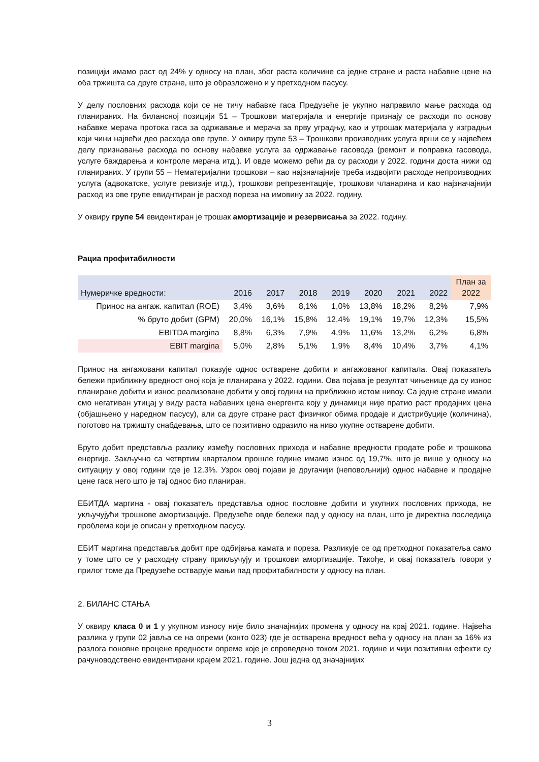позицији имамо раст од 24% у односу на план, због раста количине са једне стране и раста набавне цене на оба тржишта са друге стране, што је образложено и у претходном пасусу.
У делу пословних расхода који се не тичу набавке гаса Предузеће је укупно направило мање расхода од планираних. На билансној позицији 51 – Трошкови материјала и енергије признају се расходи по основу набавке мерача протока гаса за одржавање и мерача за прву уградњу, као и утрошак материјала у изградњи који чини највећи део расхода ове групе. У оквиру групе 53 – Трошкови производних услуга врши се у највећем делу признавање расхода по основу набавке услуга за одржавање гасовода (ремонт и поправка гасовода, услуге баждарења и контроле мерача итд.). И овде можемо рећи да су расходи у 2022. години доста нижи од планираних. У групи 55 – Нематеријални трошкови – као најзначајније треба издвојити расходе непроизводних услуга (адвокатске, услуге ревизије итд.), трошкови репрезентације, трошкови чланарина и као најзначајнији расход из ове групе евиднтиран је расход пореза на имовину за 2022. годину.
У оквиру групе 54 евидентиран је трошак амортизације и резервисања за 2022. годину.
Рациа профитабилности
| Нумеричке вредности: | 2016 | 2017 | 2018 | 2019 | 2020 | 2021 | 2022 | План за 2022 |
| --- | --- | --- | --- | --- | --- | --- | --- | --- |
| Принос на ангаж. капитал (ROE) | 3,4% | 3,6% | 8,1% | 1,0% | 13,8% | 18,2% | 8,2% | 7,9% |
| % бруто добит (GPM) | 20,0% | 16,1% | 15,8% | 12,4% | 19,1% | 19,7% | 12,3% | 15,5% |
| EBITDA margina | 8,8% | 6,3% | 7,9% | 4,9% | 11,6% | 13,2% | 6,2% | 6,8% |
| EBIT margina | 5,0% | 2,8% | 5,1% | 1,9% | 8,4% | 10,4% | 3,7% | 4,1% |
Принос на ангажовани капитал показује однос остварене добити и ангажованог капитала. Овај показатељ бележи приближну вредност оној која је планирана у 2022. години. Ова појава је резултат чињенице да су износ планиране добити и износ реализоване добити у овој години на приближно истом нивоу. Са једне стране имали смо негативан утицај у виду раста набавних цена енергента коју у динамици није пратио раст продајних цена (објашњено у наредном пасусу), али са друге стране раст физичког обима продаје и дистрибуције (количина), поготово на тржишту снабдевања, што се позитивно одразило на ниво укупне остварене добити.
Бруто добит представља разлику између пословних прихода и набавне вредности продате робе и трошкова енергије. Закључно са четвртим кварталом прошле године имамо износ од 19,7%, што је више у односу на ситуацију у овој години где је 12,3%. Узрок овој појави је другачији (неповољнији) однос набавне и продајне цене гаса него што је тај однос био планиран.
ЕБИТДА маргина - овај показатељ представља однос пословне добити и укупних пословних прихода, не укључујући трошкове амортизације. Предузеће овде бележи пад у односу на план, што је директна последица проблема који је описан у претходном пасусу.
ЕБИТ маргина представља добит пре одбијања камата и пореза. Разликује се од претходног показатеља само у томе што се у расходну страну прикључују и трошкови амортизације. Такође, и овај показатељ говори у прилог томе да Предузеће остварује мањи пад профитабилности у односу на план.
2. БИЛАНС СТАЊА
У оквиру класа 0 и 1 у укупном износу није било значајнијих промена у односу на крај 2021. године. Највећа разлика у групи 02 јавља се на опреми (конто 023) где је остварена вредност већа у односу на план за 16% из разлога поновне процене вредности опреме које је спроведено током 2021. године и чији позитивни ефекти су рачуноводствено евидентирани крајем 2021. године. Још једна од значајнијих
3